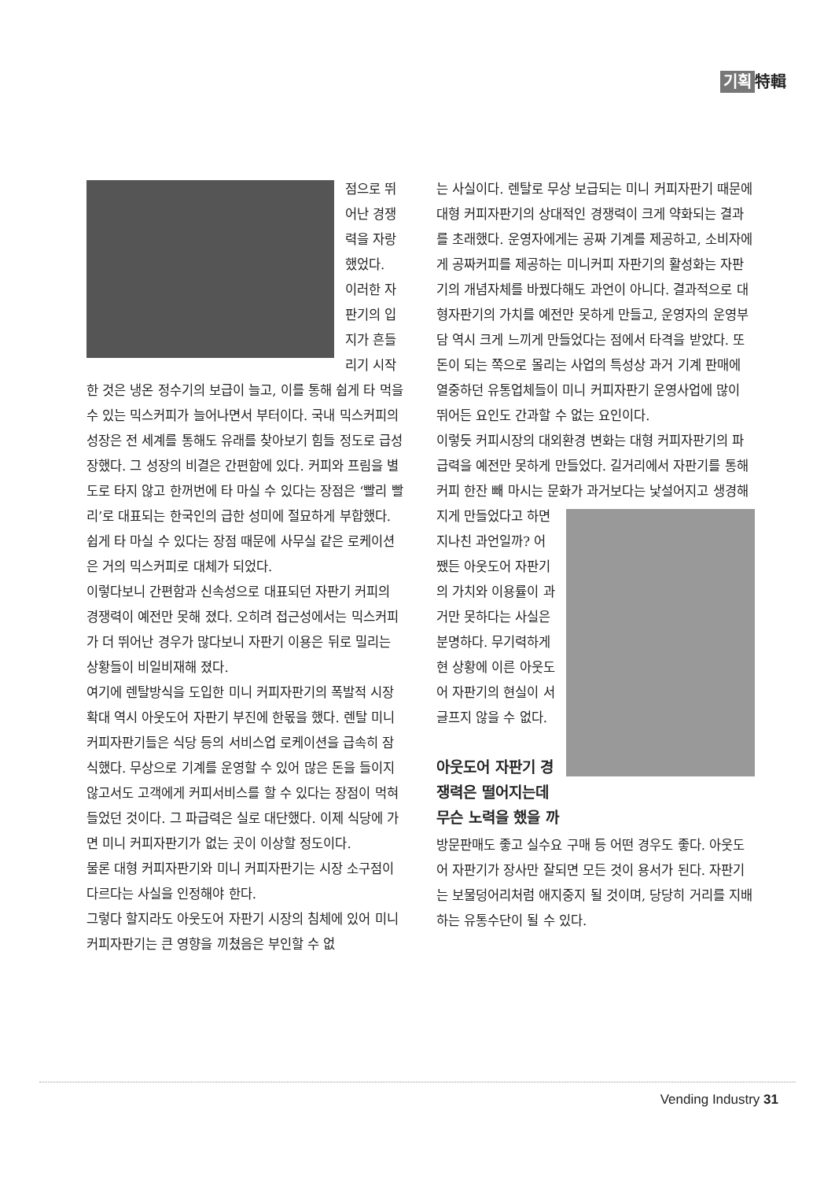기획 特輯
점으로 뛰어난 경쟁력을 자랑했었다.
이러한 자판기의 입지가 흔들리기 시작한 것은 냉온 정수기의 보급이 늘고, 이를 통해 쉽게 타 먹을 수 있는 믹스커피가 늘어나면서 부터이다. 국내 믹스커피의 성장은 전 세계를 통해도 유래를 찾아보기 힘들 정도로 급성장했다. 그 성장의 비결은 간편함에 있다. 커피와 프림을 별도로 타지 않고 한꺼번에 타 마실 수 있다는 장점은 ‘빨리 빨리’로 대표되는 한국인의 급한 성미에 절묘하게 부합했다. 쉽게 타 마실 수 있다는 장점 때문에 사무실 같은 로케이션은 거의 믹스커피로 대체가 되었다.
이렇다보니 간편함과 신속성으로 대표되던 자판기 커피의 경쟁력이 예전만 못해 졌다. 오히려 접근성에서는 믹스커피가 더 뛰어난 경우가 많다보니 자판기 이용은 뒤로 밀리는 상황들이 비일비재해 졌다.
여기에 렌탈방식을 도입한 미니 커피자판기의 폭발적 시장 확대 역시 아웃도어 자판기 부진에 한몫을 했다. 렌탈 미니 커피자판기들은 식당 등의 서비스업 로케이션을 급속히 잠식했다. 무상으로 기계를 운영할 수 있어 많은 돈을 들이지 않고서도 고객에게 커피서비스를 할 수 있다는 장점이 먹혀들었던 것이다. 그 파급력은 실로 대단했다. 이제 식당에 가면 미니 커피자판기가 없는 곳이 이상할 정도이다.
물론 대형 커피자판기와 미니 커피자판기는 시장 소구점이 다르다는 사실을 인정해야 한다.
그렇다 할지라도 아웃도어 자판기 시장의 침체에 있어 미니 커피자판기는 큰 영향을 끼쳤음은 부인할 수 없
는 사실이다. 렌탈로 무상 보급되는 미니 커피자판기 때문에 대형 커피자판기의 상대적인 경쟁력이 크게 약화되는 결과를 초래했다. 운영자에게는 공짜 기계를 제공하고, 소비자에게 공짜커피를 제공하는 미니커피 자판기의 활성화는 자판기의 개념자체를 바꿨다해도 과언이 아니다. 결과적으로 대형자판기의 가치를 예전만 못하게 만들고, 운영자의 운영부담 역시 크게 느끼게 만들었다는 점에서 타격을 받았다. 또 돈이 되는 쪽으로 몰리는 사업의 특성상 과거 기계 판매에 열중하던 유통업체들이 미니 커피자판기 운영사업에 많이 뛰어든 요인도 간과할 수 없는 요인이다.
이렇듯 커피시장의 대외환경 변화는 대형 커피자판기의 파급력을 예전만 못하게 만들었다. 길거리에서 자판기를 통해 커피 한잔 빼 마시는 문화가 과거보다는 낯설어지고 생경해지게 만들었다고 하면 지나친 과언일까? 어쨌든 아웃도어 자판기의 가치와 이용률이 과거만 못하다는 사실은 분명하다. 무기력하게 현 상황에 이른 아웃도어 자판기의 현실이 서글프지 않을 수 없다.
아웃도어 자판기 경쟁력은 떨어지는데 무슨 노력을 했을 까
방문판매도 좋고 실수요 구매 등 어떤 경우도 좋다. 아웃도어 자판기가 장사만 잘되면 모든 것이 용서가 된다. 자판기는 보물덩어리처럼 애지중지 될 것이며, 당당히 거리를 지배하는 유통수단이 될 수 있다.
Vending Industry 31